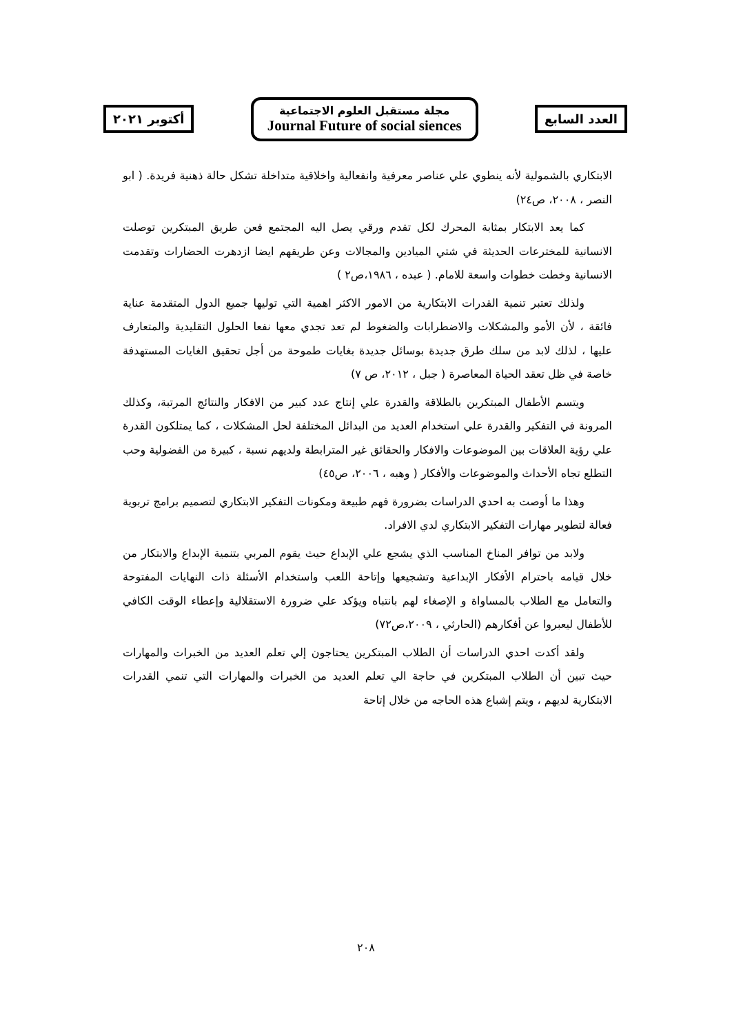العدد السابع
مجلة مستقبل العلوم الاجتماعية
Journal Future of social siences
أكتوبر ٢٠٢١
الابتكاري بالشمولية لأنه ينطوي علي عناصر معرفية وانفعالية واخلاقية متداخلة تشكل حالة ذهنية فريدة. ( ابو النصر ، ٢٠٠٨، ص٢٤)
كما يعد الابتكار بمثابة المحرك لكل تقدم ورقي يصل اليه المجتمع فعن طريق المبتكرين توصلت الانسانية للمخترعات الحديثة في شتي الميادين والمجالات وعن طريقهم ايضا ازدهرت الحضارات وتقدمت الانسانية وخطت خطوات واسعة للامام. ( عبده ، ١٩٨٦،ص٢ )
ولذلك تعتبر تنمية القدرات الابتكارية من الامور الاكثر اهمية التي توليها جميع الدول المتقدمة عناية فائقة ، لأن الأمو والمشكلات والاضطرابات والضغوط لم تعد تجدي معها نفعا الحلول التقليدية والمتعارف عليها ، لذلك لابد من سلك طرق جديدة بوسائل جديدة بغايات طموحة من أجل تحقيق الغايات المستهدفة خاصة في ظل تعقد الحياة المعاصرة ( جبل ، ٢٠١٢، ص ٧)
ويتسم الأطفال المبتكرين بالطلاقة والقدرة علي إنتاج عدد كبير من الافكار والنتائج المرتبة، وكذلك المرونة في التفكير والقدرة علي استخدام العديد من البدائل المختلفة لحل المشكلات ، كما يمتلكون القدرة علي رؤية العلاقات بين الموضوعات والافكار والحقائق غير المترابطة ولديهم نسبة ، كبيرة من الفضولية وحب التطلع تجاه الأحداث والموضوعات والأفكار ( وهبه ، ٢٠٠٦، ص٤٥)
وهذا ما أوصت به احدي الدراسات بضرورة فهم طبيعة ومكونات التفكير الابتكاري لتصميم برامج تربوية فعالة لتطوير مهارات التفكير الابتكاري لدي الافراد.
ولابد من توافر المناخ المناسب الذي يشجع علي الإبداع حيث يقوم المربي بتنمية الإبداع والابتكار من خلال قيامه باحترام الأفكار الإبداعية وتشجيعها وإتاحة اللعب واستخدام الأسئلة ذات النهايات المفتوحة والتعامل مع الطلاب بالمساواة و الإصغاء لهم بانتباه ويؤكد علي ضرورة الاستقلالية وإعطاء الوقت الكافي للأطفال ليعبروا عن أفكارهم (الحارثي ، ٢٠٠٩،ص٧٢)
ولقد أكدت احدي الدراسات أن الطلاب المبتكرين يحتاجون إلي تعلم العديد من الخبرات والمهارات حيث تبين أن الطلاب المبتكرين في حاجة الي تعلم العديد من الخبرات والمهارات التي تنمي القدرات الابتكارية لديهم ، ويتم إشباع هذه الحاجه من خلال إتاحة
٢٠٨